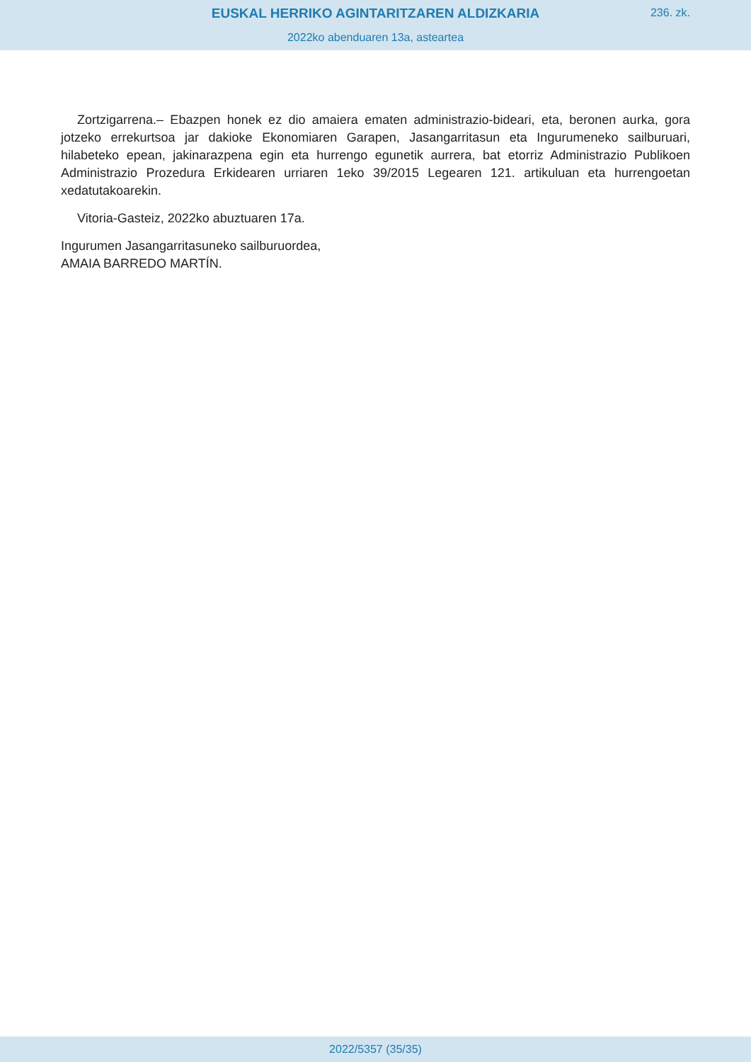EUSKAL HERRIKO AGINTARITZAREN ALDIZKARIA
236. zk.
2022ko abenduaren 13a, asteartea
Zortzigarrena.– Ebazpen honek ez dio amaiera ematen administrazio-bideari, eta, beronen aurka, gora jotzeko errekurtsoa jar dakioke Ekonomiaren Garapen, Jasangarritasun eta Ingurumeneko sailburuari, hilabeteko epean, jakinarazpena egin eta hurrengo egunetik aurrera, bat etorriz Administrazio Publikoen Administrazio Prozedura Erkidearen urriaren 1eko 39/2015 Legearen 121. artikuluan eta hurrengoetan xedatutakoarekin.
Vitoria-Gasteiz, 2022ko abuztuaren 17a.
Ingurumen Jasangarritasuneko sailburuordea,
AMAIA BARREDO MARTÍN.
2022/5357 (35/35)